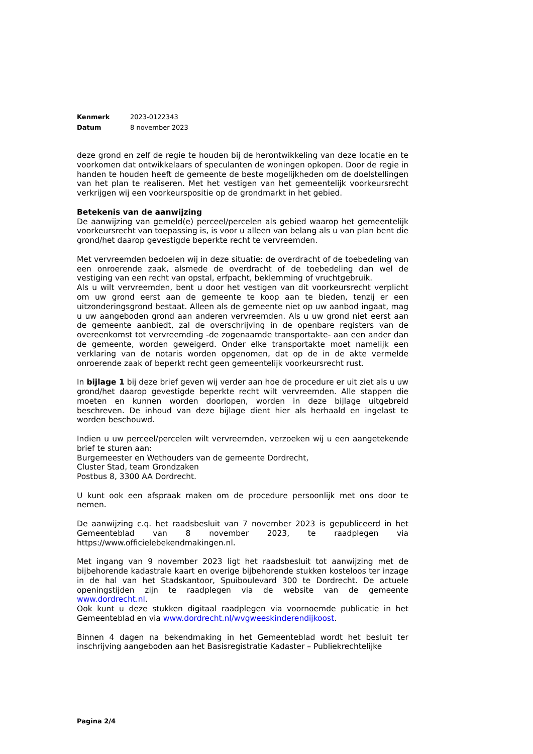| Kenmerk | 2023-0122343 |
| Datum | 8 november 2023 |
deze grond en zelf de regie te houden bij de herontwikkeling van deze locatie en te voorkomen dat ontwikkelaars of speculanten de woningen opkopen. Door de regie in handen te houden heeft de gemeente de beste mogelijkheden om de doelstellingen van het plan te realiseren. Met het vestigen van het gemeentelijk voorkeursrecht verkrijgen wij een voorkeurspositie op de grondmarkt in het gebied.
Betekenis van de aanwijzing
De aanwijzing van gemeld(e) perceel/percelen als gebied waarop het gemeentelijk voorkeursrecht van toepassing is, is voor u alleen van belang als u van plan bent die grond/het daarop gevestigde beperkte recht te vervreemden.
Met vervreemden bedoelen wij in deze situatie: de overdracht of de toebedeling van een onroerende zaak, alsmede de overdracht of de toebedeling dan wel de vestiging van een recht van opstal, erfpacht, beklemming of vruchtgebruik.
Als u wilt vervreemden, bent u door het vestigen van dit voorkeursrecht verplicht om uw grond eerst aan de gemeente te koop aan te bieden, tenzij er een uitzonderingsgrond bestaat. Alleen als de gemeente niet op uw aanbod ingaat, mag u uw aangeboden grond aan anderen vervreemden. Als u uw grond niet eerst aan de gemeente aanbiedt, zal de overschrijving in de openbare registers van de overeenkomst tot vervreemding -de zogenaamde transportakte- aan een ander dan de gemeente, worden geweigerd. Onder elke transportakte moet namelijk een verklaring van de notaris worden opgenomen, dat op de in de akte vermelde onroerende zaak of beperkt recht geen gemeentelijk voorkeursrecht rust.
In bijlage 1 bij deze brief geven wij verder aan hoe de procedure er uit ziet als u uw grond/het daarop gevestigde beperkte recht wilt vervreemden. Alle stappen die moeten en kunnen worden doorlopen, worden in deze bijlage uitgebreid beschreven. De inhoud van deze bijlage dient hier als herhaald en ingelast te worden beschouwd.
Indien u uw perceel/percelen wilt vervreemden, verzoeken wij u een aangetekende brief te sturen aan:
Burgemeester en Wethouders van de gemeente Dordrecht,
Cluster Stad, team Grondzaken
Postbus 8, 3300 AA Dordrecht.
U kunt ook een afspraak maken om de procedure persoonlijk met ons door te nemen.
De aanwijzing c.q. het raadsbesluit van 7 november 2023 is gepubliceerd in het Gemeenteblad van 8 november 2023, te raadplegen via https://www.officielebekendmakingen.nl.
Met ingang van 9 november 2023 ligt het raadsbesluit tot aanwijzing met de bijbehorende kadastrale kaart en overige bijbehorende stukken kosteloos ter inzage in de hal van het Stadskantoor, Spuiboulevard 300 te Dordrecht. De actuele openingstijden zijn te raadplegen via de website van de gemeente www.dordrecht.nl.
Ook kunt u deze stukken digitaal raadplegen via voornoemde publicatie in het Gemeenteblad en via www.dordrecht.nl/wvgweeskinderendijkoost.
Binnen 4 dagen na bekendmaking in het Gemeenteblad wordt het besluit ter inschrijving aangeboden aan het Basisregistratie Kadaster – Publiekrechtelijke
Pagina 2/4